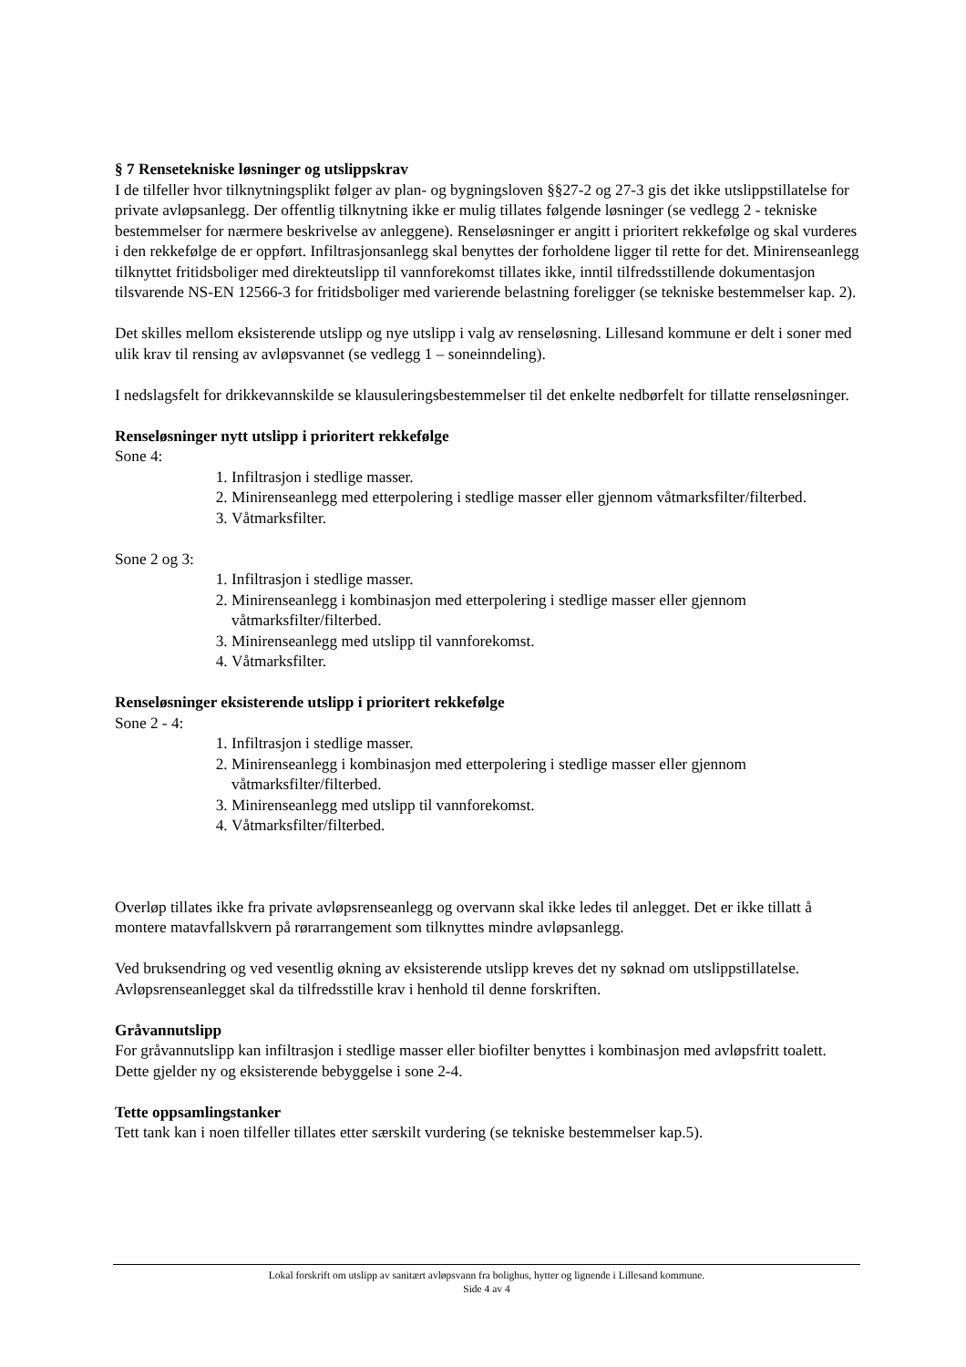§ 7 Rensetekniske løsninger og utslippskrav
I de tilfeller hvor tilknytningsplikt følger av plan- og bygningsloven §§27-2 og 27-3 gis det ikke utslippstillatelse for private avløpsanlegg. Der offentlig tilknytning ikke er mulig tillates følgende løsninger (se vedlegg 2 - tekniske bestemmelser for nærmere beskrivelse av anleggene). Renseløsninger er angitt i prioritert rekkefølge og skal vurderes i den rekkefølge de er oppført. Infiltrasjonsanlegg skal benyttes der forholdene ligger til rette for det. Minirenseanlegg tilknyttet fritidsboliger med direkteutslipp til vannforekomst tillates ikke, inntil tilfredsstillende dokumentasjon tilsvarende NS-EN 12566-3 for fritidsboliger med varierende belastning foreligger (se tekniske bestemmelser kap. 2).
Det skilles mellom eksisterende utslipp og nye utslipp i valg av renseløsning. Lillesand kommune er delt i soner med ulik krav til rensing av avløpsvannet (se vedlegg 1 – soneinndeling).
I nedslagsfelt for drikkevannskilde se klausuleringsbestemmelser til det enkelte nedbørfelt for tillatte renseløsninger.
Renseløsninger nytt utslipp i prioritert rekkefølge
Sone 4:
1. Infiltrasjon i stedlige masser.
2. Minirenseanlegg med etterpolering i stedlige masser eller gjennom våtmarksfilter/filterbed.
3. Våtmarksfilter.
Sone 2 og 3:
1. Infiltrasjon i stedlige masser.
2. Minirenseanlegg i kombinasjon med etterpolering i stedlige masser eller gjennom våtmarksfilter/filterbed.
3. Minirenseanlegg med utslipp til vannforekomst.
4. Våtmarksfilter.
Renseløsninger eksisterende utslipp i prioritert rekkefølge
Sone 2 - 4:
1. Infiltrasjon i stedlige masser.
2. Minirenseanlegg i kombinasjon med etterpolering i stedlige masser eller gjennom våtmarksfilter/filterbed.
3. Minirenseanlegg med utslipp til vannforekomst.
4. Våtmarksfilter/filterbed.
Overløp tillates ikke fra private avløpsrenseanlegg og overvann skal ikke ledes til anlegget. Det er ikke tillatt å montere matavfallskvern på rørarrangement som tilknyttes mindre avløpsanlegg.
Ved bruksendring og ved vesentlig økning av eksisterende utslipp kreves det ny søknad om utslippstillatelse. Avløpsrenseanlegget skal da tilfredsstille krav i henhold til denne forskriften.
Gråvannutslipp
For gråvannutslipp kan infiltrasjon i stedlige masser eller biofilter benyttes i kombinasjon med avløpsfritt toalett. Dette gjelder ny og eksisterende bebyggelse i sone 2-4.
Tette oppsamlingstanker
Tett tank kan i noen tilfeller tillates etter særskilt vurdering (se tekniske bestemmelser kap.5).
Lokal forskrift om utslipp av sanitært avløpsvann fra bolighus, hytter og lignende i Lillesand kommune.
Side 4 av 4